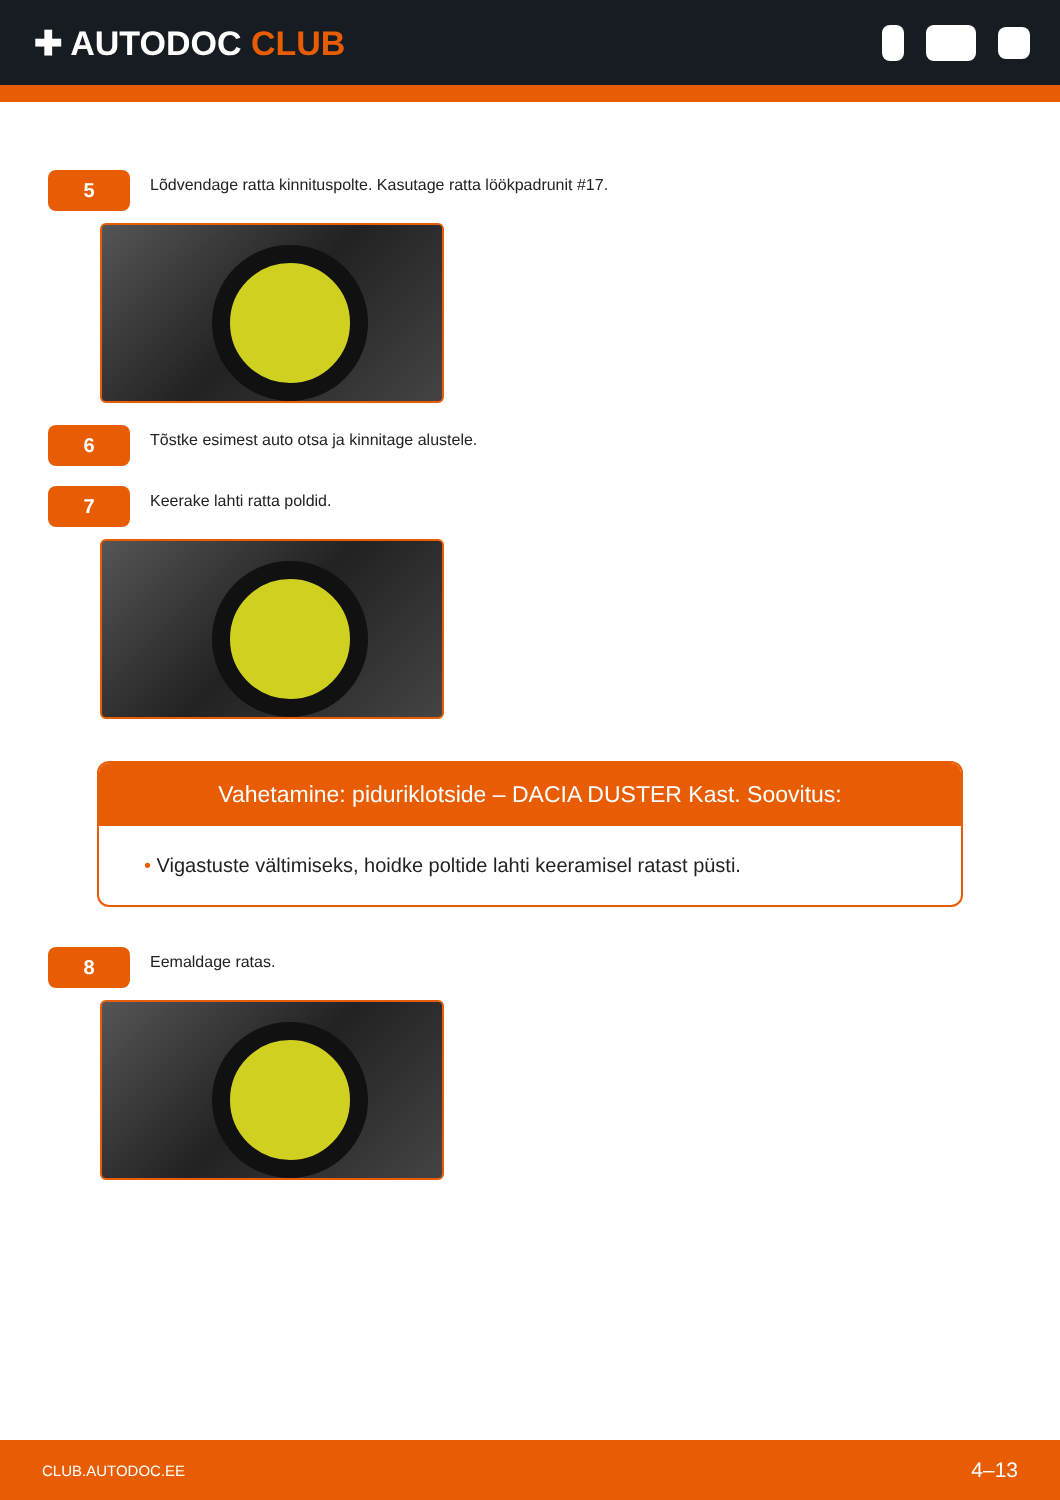✚ AUTODOC CLUB
5
Lõdvendage ratta kinnituspolte. Kasutage ratta löökpadrunit #17.
6
Tõstke esimest auto otsa ja kinnitage alustele.
7
Keerake lahti ratta poldid.
Vahetamine: piduriklotside – DACIA DUSTER Kast. Soovitus:
• Vigastuste vältimiseks, hoidke poltide lahti keeramisel ratast püsti.
8
Eemaldage ratas.
CLUB.AUTODOC.EE 4–13